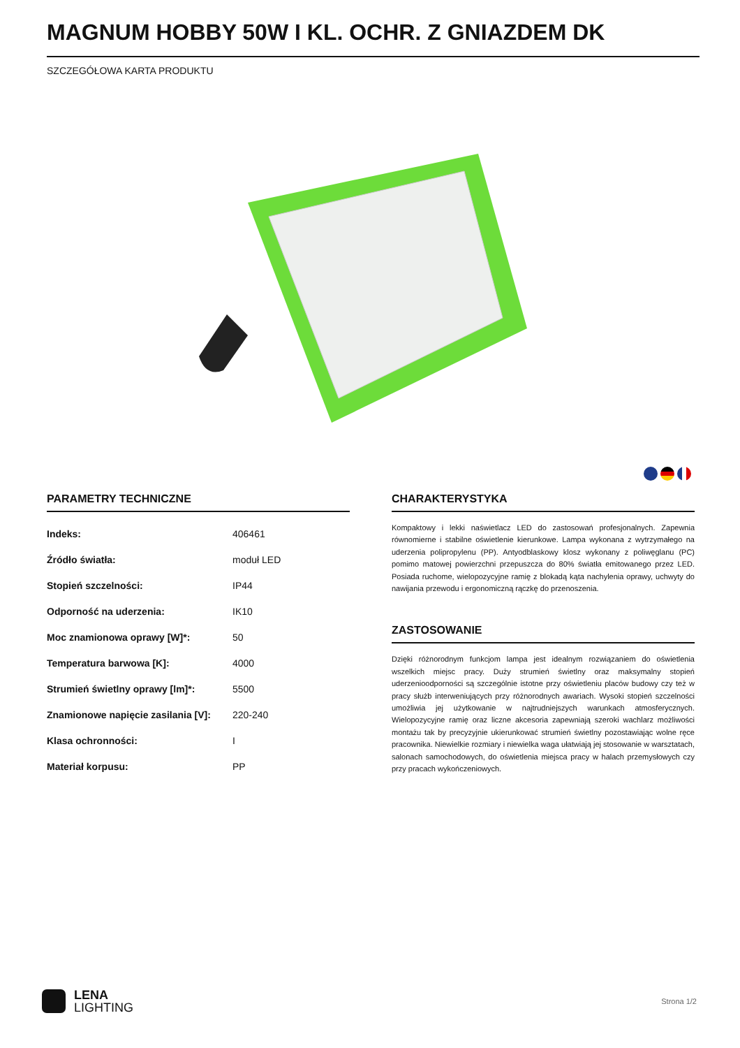MAGNUM HOBBY 50W I KL. OCHR. Z GNIAZDEM DK
SZCZEGÓŁOWA KARTA PRODUKTU
PARAMETRY TECHNICZNE
| Indeks: | 406461 |
| Źródło światła: | moduł LED |
| Stopień szczelności: | IP44 |
| Odporność na uderzenia: | IK10 |
| Moc znamionowa oprawy [W]*: | 50 |
| Temperatura barwowa [K]: | 4000 |
| Strumień świetlny oprawy [lm]*: | 5500 |
| Znamionowe napięcie zasilania [V]: | 220-240 |
| Klasa ochronności: | I |
| Materiał korpusu: | PP |
CHARAKTERYSTYKA
Kompaktowy i lekki naświetlacz LED do zastosowań profesjonalnych. Zapewnia równomierne i stabilne oświetlenie kierunkowe. Lampa wykonana z wytrzymałego na uderzenia polipropylenu (PP). Antyodblaskowy klosz wykonany z poliwęglanu (PC) pomimo matowej powierzchni przepuszcza do 80% światła emitowanego przez LED. Posiada ruchome, wielopozycyjne ramię z blokadą kąta nachylenia oprawy, uchwyty do nawijania przewodu i ergonomiczną rączkę do przenoszenia.
ZASTOSOWANIE
Dzięki różnorodnym funkcjom lampa jest idealnym rozwiązaniem do oświetlenia wszelkich miejsc pracy. Duży strumień świetlny oraz maksymalny stopień uderzenioodporności są szczególnie istotne przy oświetleniu placów budowy czy też w pracy służb interweniujących przy różnorodnych awariach. Wysoki stopień szczelności umożliwia jej użytkowanie w najtrudniejszych warunkach atmosferycznych. Wielopozycyjne ramię oraz liczne akcesoria zapewniają szeroki wachlarz możliwości montażu tak by precyzyjnie ukierunkować strumień świetlny pozostawiając wolne ręce pracownika. Niewielkie rozmiary i niewielka waga ułatwiają jej stosowanie w warsztatach, salonach samochodowych, do oświetlenia miejsca pracy w halach przemysłowych czy przy pracach wykończeniowych.
LENA
LIGHTING
Strona 1/2